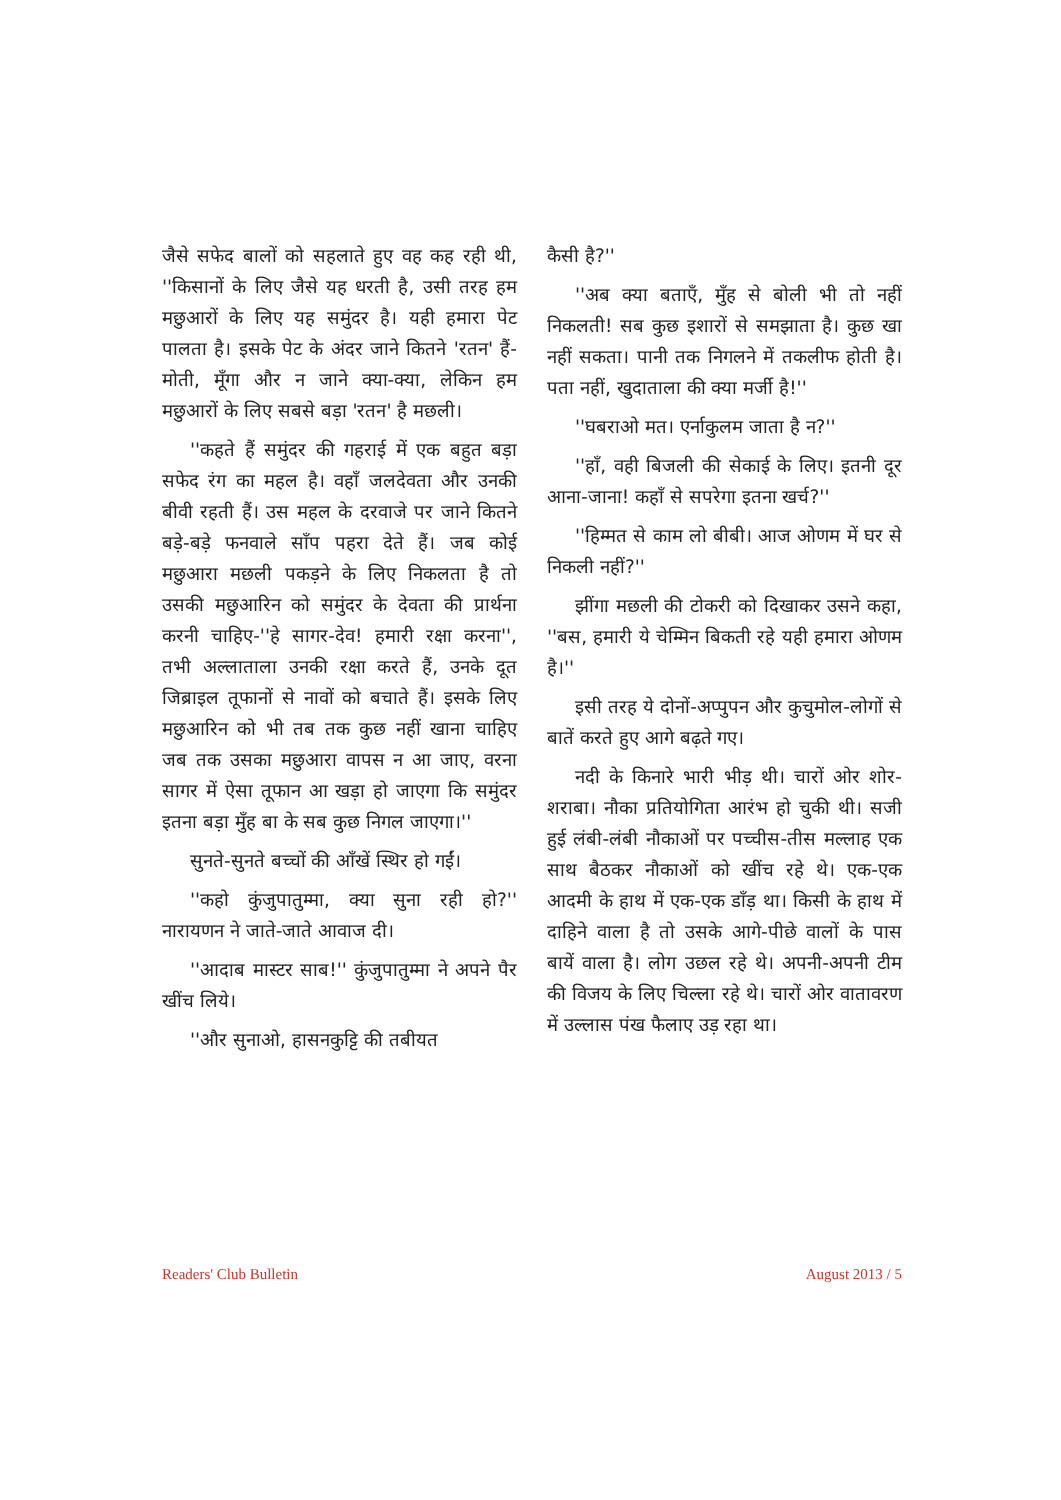जैसे सफेद बालों को सहलाते हुए वह कह रही थी, ''किसानों के लिए जैसे यह धरती है, उसी तरह हम मछुआरों के लिए यह समुंदर है। यही हमारा पेट पालता है। इसके पेट के अंदर जाने कितने 'रतन' हैं-मोती, मूँगा और न जाने क्या-क्या, लेकिन हम मछुआरों के लिए सबसे बड़ा 'रतन' है मछली।
''कहते हैं समुंदर की गहराई में एक बहुत बड़ा सफेद रंग का महल है। वहाँ जलदेवता और उनकी बीवी रहती हैं। उस महल के दरवाजे पर जाने कितने बड़े-बड़े फनवाले साँप पहरा देते हैं। जब कोई मछुआरा मछली पकड़ने के लिए निकलता है तो उसकी मछुआरिन को समुंदर के देवता की प्रार्थना करनी चाहिए-''हे सागर-देव! हमारी रक्षा करना'', तभी अल्लाताला उनकी रक्षा करते हैं, उनके दूत जिब्राइल तूफानों से नावों को बचाते हैं। इसके लिए मछुआरिन को भी तब तक कुछ नहीं खाना चाहिए जब तक उसका मछुआरा वापस न आ जाए, वरना सागर में ऐसा तूफान आ खड़ा हो जाएगा कि समुंदर इतना बड़ा मुँह बा के सब कुछ निगल जाएगा।''
सुनते-सुनते बच्चों की आँखें स्थिर हो गईं।
''कहो कुंजुपातुम्मा, क्या सुना रही हो?'' नारायणन ने जाते-जाते आवाज दी।
''आदाब मास्टर साब!'' कुंजुपातुम्मा ने अपने पैर खींच लिये।
''और सुनाओ, हासनकुट्टि की तबीयत
कैसी है?''
''अब क्या बताएँ, मुँह से बोली भी तो नहीं निकलती! सब कुछ इशारों से समझाता है। कुछ खा नहीं सकता। पानी तक निगलने में तकलीफ होती है। पता नहीं, खुदाताला की क्या मर्जी है!''
''घबराओ मत। एर्नाकुलम जाता है न?''
''हाँ, वही बिजली की सेकाई के लिए। इतनी दूर आना-जाना! कहाँ से सपरेगा इतना खर्च?''
''हिम्मत से काम लो बीबी। आज ओणम में घर से निकली नहीं?''
झींगा मछली की टोकरी को दिखाकर उसने कहा, ''बस, हमारी ये चेम्मिन बिकती रहे यही हमारा ओणम है।''
इसी तरह ये दोनों-अप्पुपन और कुचुमोल-लोगों से बातें करते हुए आगे बढ़ते गए।
नदी के किनारे भारी भीड़ थी। चारों ओर शोर-शराबा। नौका प्रतियोगिता आरंभ हो चुकी थी। सजी हुई लंबी-लंबी नौकाओं पर पच्चीस-तीस मल्लाह एक साथ बैठकर नौकाओं को खींच रहे थे। एक-एक आदमी के हाथ में एक-एक डाँड़ था। किसी के हाथ में दाहिने वाला है तो उसके आगे-पीछे वालों के पास बायें वाला है। लोग उछल रहे थे। अपनी-अपनी टीम की विजय के लिए चिल्ला रहे थे। चारों ओर वातावरण में उल्लास पंख फैलाए उड़ रहा था।
Readers' Club Bulletin August 2013 / 5